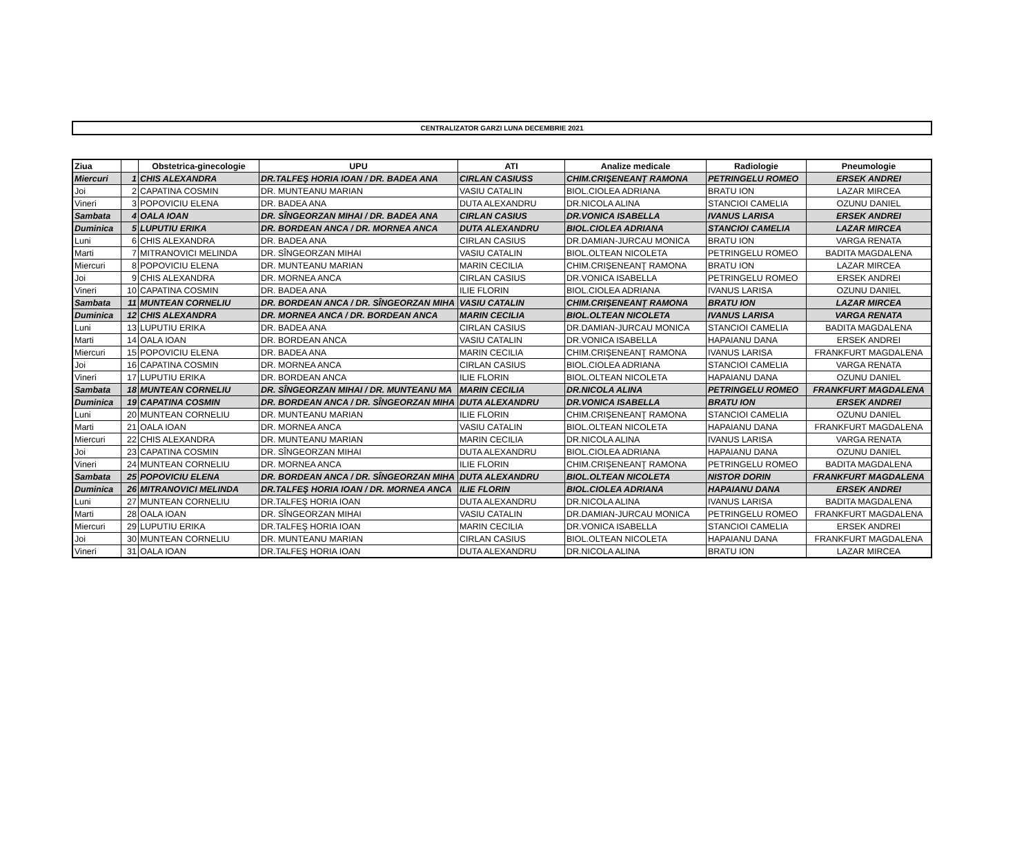CENTRALIZATOR GARZI LUNA DECEMBRIE 2021
| Ziua | | Obstetrica-ginecologie | UPU | ATI | Analize medicale | Radiologie | Pneumologie |
| --- | --- | --- | --- | --- | --- | --- | --- |
| Miercuri | 1 | CHIS ALEXANDRA | DR.TALFEŞ HORIA IOAN / DR. BADEA ANA | CIRLAN CASIUSS | CHIM.CRIŞENEANŢ RAMONA | PETRINGELU ROMEO | ERSEK ANDREI |
| Joi | 2 | CAPATINA COSMIN | DR. MUNTEANU MARIAN | VASIU CATALIN | BIOL.CIOLEA ADRIANA | BRATU ION | LAZAR MIRCEA |
| Vineri | 3 | POPOVICIU ELENA | DR. BADEA ANA | DUTA ALEXANDRU | DR.NICOLA ALINA | STANCIOI CAMELIA | OZUNU DANIEL |
| Sambata | 4 | OALA IOAN | DR. SÎNGEORZAN MIHAI / DR. BADEA ANA | CIRLAN CASIUS | DR.VONICA ISABELLA | IVANUS LARISA | ERSEK ANDREI |
| Duminica | 5 | LUPUTIU ERIKA | DR. BORDEAN ANCA / DR. MORNEA ANCA | DUTA ALEXANDRU | BIOL.CIOLEA ADRIANA | STANCIOI CAMELIA | LAZAR MIRCEA |
| Luni | 6 | CHIS ALEXANDRA | DR. BADEA ANA | CIRLAN CASIUS | DR.DAMIAN-JURCAU MONICA | BRATU ION | VARGA RENATA |
| Marti | 7 | MITRANOVICI MELINDA | DR. SÎNGEORZAN MIHAI | VASIU CATALIN | BIOL.OLTEAN NICOLETA | PETRINGELU ROMEO | BADITA MAGDALENA |
| Miercuri | 8 | POPOVICIU ELENA | DR. MUNTEANU MARIAN | MARIN CECILIA | CHIM.CRIŞENEANŢ RAMONA | BRATU ION | LAZAR MIRCEA |
| Joi | 9 | CHIS ALEXANDRA | DR. MORNEA ANCA | CIRLAN CASIUS | DR.VONICA ISABELLA | PETRINGELU ROMEO | ERSEK ANDREI |
| Vineri | 10 | CAPATINA COSMIN | DR. BADEA ANA | ILIE FLORIN | BIOL.CIOLEA ADRIANA | IVANUS LARISA | OZUNU DANIEL |
| Sambata | 11 | MUNTEAN CORNELIU | DR. BORDEAN ANCA / DR. SÎNGEORZAN MIHA | VASIU CATALIN | CHIM.CRIŞENEANŢ RAMONA | BRATU ION | LAZAR MIRCEA |
| Duminica | 12 | CHIS ALEXANDRA | DR. MORNEA ANCA / DR. BORDEAN ANCA | MARIN CECILIA | BIOL.OLTEAN NICOLETA | IVANUS LARISA | VARGA RENATA |
| Luni | 13 | LUPUTIU ERIKA | DR. BADEA ANA | CIRLAN CASIUS | DR.DAMIAN-JURCAU MONICA | STANCIOI CAMELIA | BADITA MAGDALENA |
| Marti | 14 | OALA IOAN | DR. BORDEAN ANCA | VASIU CATALIN | DR.VONICA ISABELLA | HAPAIANU DANA | ERSEK ANDREI |
| Miercuri | 15 | POPOVICIU ELENA | DR. BADEA ANA | MARIN CECILIA | CHIM.CRIŞENEANŢ RAMONA | IVANUS LARISA | FRANKFURT MAGDALENA |
| Joi | 16 | CAPATINA COSMIN | DR. MORNEA ANCA | CIRLAN CASIUS | BIOL.CIOLEA ADRIANA | STANCIOI CAMELIA | VARGA RENATA |
| Vineri | 17 | LUPUTIU ERIKA | DR. BORDEAN ANCA | ILIE FLORIN | BIOL.OLTEAN NICOLETA | HAPAIANU DANA | OZUNU DANIEL |
| Sambata | 18 | MUNTEAN CORNELIU | DR. SÎNGEORZAN MIHAI / DR. MUNTEANU MA | MARIN CECILIA | DR.NICOLA ALINA | PETRINGELU ROMEO | FRANKFURT MAGDALENA |
| Duminica | 19 | CAPATINA COSMIN | DR. BORDEAN ANCA / DR. SÎNGEORZAN MIHA | DUTA ALEXANDRU | DR.VONICA ISABELLA | BRATU ION | ERSEK ANDREI |
| Luni | 20 | MUNTEAN CORNELIU | DR. MUNTEANU MARIAN | ILIE FLORIN | CHIM.CRIŞENEANŢ RAMONA | STANCIOI CAMELIA | OZUNU DANIEL |
| Marti | 21 | OALA IOAN | DR. MORNEA ANCA | VASIU CATALIN | BIOL.OLTEAN NICOLETA | HAPAIANU DANA | FRANKFURT MAGDALENA |
| Miercuri | 22 | CHIS ALEXANDRA | DR. MUNTEANU MARIAN | MARIN CECILIA | DR.NICOLA ALINA | IVANUS LARISA | VARGA RENATA |
| Joi | 23 | CAPATINA COSMIN | DR. SÎNGEORZAN MIHAI | DUTA ALEXANDRU | BIOL.CIOLEA ADRIANA | HAPAIANU DANA | OZUNU DANIEL |
| Vineri | 24 | MUNTEAN CORNELIU | DR. MORNEA ANCA | ILIE FLORIN | CHIM.CRIŞENEANŢ RAMONA | PETRINGELU ROMEO | BADITA MAGDALENA |
| Sambata | 25 | POPOVICIU ELENA | DR. BORDEAN ANCA / DR. SÎNGEORZAN MIHA | DUTA ALEXANDRU | BIOL.OLTEAN NICOLETA | NISTOR DORIN | FRANKFURT MAGDALENA |
| Duminica | 26 | MITRANOVICI MELINDA | DR.TALFEŞ HORIA IOAN / DR. MORNEA ANCA | ILIE FLORIN | BIOL.CIOLEA ADRIANA | HAPAIANU DANA | ERSEK ANDREI |
| Luni | 27 | MUNTEAN CORNELIU | DR.TALFEŞ HORIA IOAN | DUTA ALEXANDRU | DR.NICOLA ALINA | IVANUS LARISA | BADITA MAGDALENA |
| Marti | 28 | OALA IOAN | DR. SÎNGEORZAN MIHAI | VASIU CATALIN | DR.DAMIAN-JURCAU MONICA | PETRINGELU ROMEO | FRANKFURT MAGDALENA |
| Miercuri | 29 | LUPUTIU ERIKA | DR.TALFEŞ HORIA IOAN | MARIN CECILIA | DR.VONICA ISABELLA | STANCIOI CAMELIA | ERSEK ANDREI |
| Joi | 30 | MUNTEAN CORNELIU | DR. MUNTEANU MARIAN | CIRLAN CASIUS | BIOL.OLTEAN NICOLETA | HAPAIANU DANA | FRANKFURT MAGDALENA |
| Vineri | 31 | OALA IOAN | DR.TALFEŞ HORIA IOAN | DUTA ALEXANDRU | DR.NICOLA ALINA | BRATU ION | LAZAR MIRCEA |